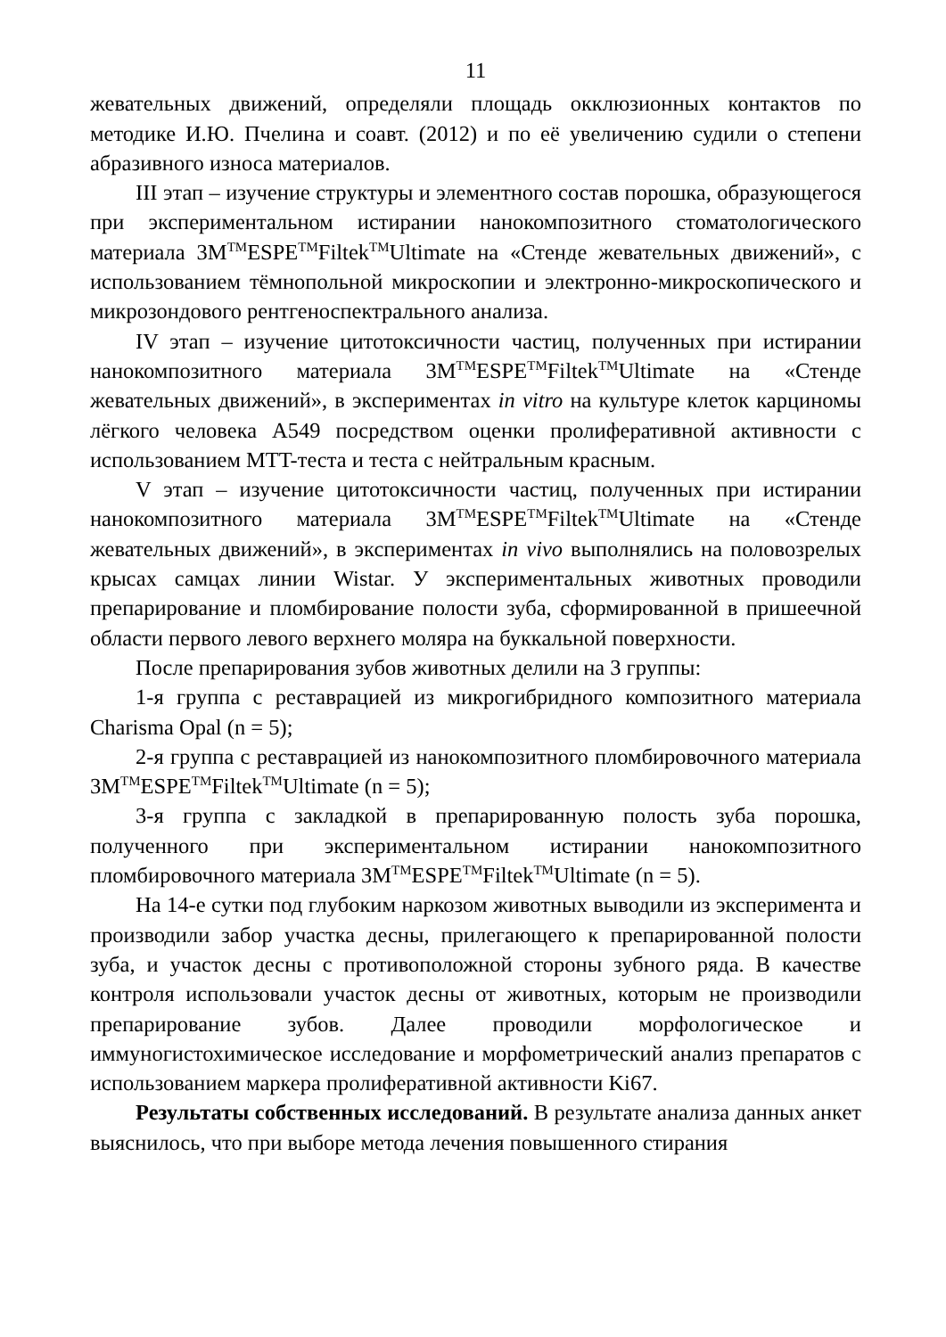11
жевательных движений, определяли площадь окклюзионных контактов по методике И.Ю. Пчелина и соавт. (2012) и по её увеличению судили о степени абразивного износа материалов.
III этап – изучение структуры и элементного состав порошка, образующегося при экспериментальном истирании нанокомпозитного стоматологического материала 3M<sup>TM</sup>ESPE<sup>TM</sup>Filtek<sup>TM</sup>Ultimate на «Стенде жевательных движений», с использованием тёмнопольной микроскопии и электронно-микроскопического и микрозондового рентгеноспектрального анализа.
IV этап – изучение цитотоксичности частиц, полученных при истирании нанокомпозитного материала 3M<sup>TM</sup>ESPE<sup>TM</sup>Filtek<sup>TM</sup>Ultimate на «Стенде жевательных движений», в экспериментах in vitro на культуре клеток карциномы лёгкого человека A549 посредством оценки пролиферативной активности с использованием MTT-теста и теста с нейтральным красным.
V этап – изучение цитотоксичности частиц, полученных при истирании нанокомпозитного материала 3M<sup>TM</sup>ESPE<sup>TM</sup>Filtek<sup>TM</sup>Ultimate на «Стенде жевательных движений», в экспериментах in vivo выполнялись на половозрелых крысах самцах линии Wistar. У экспериментальных животных проводили препарирование и пломбирование полости зуба, сформированной в пришеечной области первого левого верхнего моляра на буккальной поверхности.
После препарирования зубов животных делили на 3 группы:
1-я группа с реставрацией из микрогибридного композитного материала Charisma Opal (n = 5);
2-я группа с реставрацией из нанокомпозитного пломбировочного материала 3M<sup>TM</sup>ESPE<sup>TM</sup>Filtek<sup>TM</sup>Ultimate (n = 5);
3-я группа с закладкой в препарированную полость зуба порошка, полученного при экспериментальном истирании нанокомпозитного пломбировочного материала 3M<sup>TM</sup>ESPE<sup>TM</sup>Filtek<sup>TM</sup>Ultimate (n = 5).
На 14-е сутки под глубоким наркозом животных выводили из эксперимента и производили забор участка десны, прилегающего к препарированной полости зуба, и участок десны с противоположной стороны зубного ряда. В качестве контроля использовали участок десны от животных, которым не производили препарирование зубов. Далее проводили морфологическое и иммуногистохимическое исследование и морфометрический анализ препаратов с использованием маркера пролиферативной активности Ki67.
Результаты собственных исследований. В результате анализа данных анкет выяснилось, что при выборе метода лечения повышенного стирания